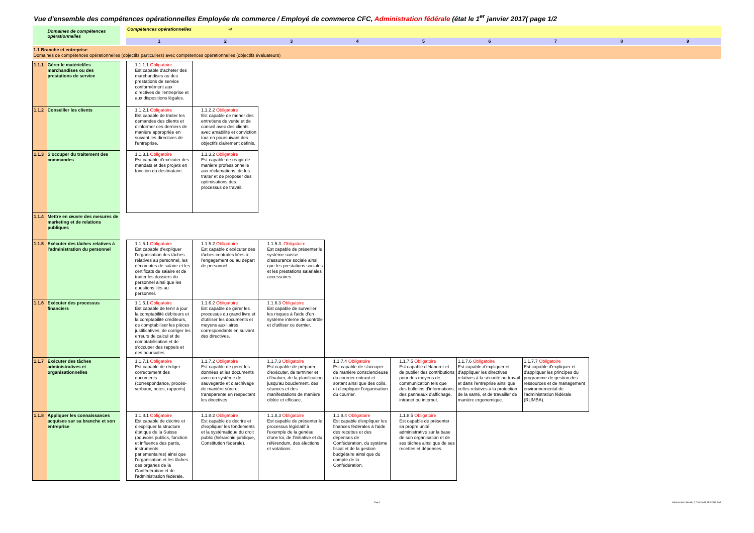Vue d'ensemble des compétences opérationnelles Employée de commerce / Employé de commerce CFC, Administration fédérale (état le 1<sup>er</sup> janvier 2017( page 1/2
| Domaines de compétences opérationnelles | | | Compétences opérationnelles ⇨ | | | | | | | | |
| | | | 1 | 2 | 3 | 4 | 5 | 6 | 7 | 8 | 9 |
| 1.1 Branche et entreprise Domaines de compétences opérationnelles (objectifs particuliers) avec compétences opérationnelles (objectifs évaluateurs) | | | | | | | | | | | |
| 1.1.1 | Gérer le matériel/les marchandises ou des prestations de service | | 1.1.1.1 Obligatoire Est capable d'acheter des marchandises ou des prestations de service conformément aux directives de l'entreprise et aux dispositions légales. | | | | | | | | |
| 1.1.2 | Conseiller les clients | | 1.1.2.1 Obligatoire Est capable de traiter les demandes des clients et d'informer ces derniers de manière appropriée en suivant les directives de l'entreprise. | 1.1.2.2 Obligatoire Est capable de mener des entretiens de vente et de conseil avec des clients avec amabilité et conviction tout en poursuivant des objectifs clairement définis. | | | | | | | |
| 1.1.3 | S'occuper du traitement des commandes | | 1.1.3.1 Obligatoire Est capable d'exécuter des mandats et des projets en fonction du destinataire. | 1.1.3.2 Obligatoire Est capable de réagir de manière professionnelle aux réclamations, de les traiter et de proposer des optimisations des processus de travail. | | | | | | | |
| 1.1.4 | Mettre en œuvre des mesures de marketing et de relations publiques | | | | | | | | | | |
| 1.1.5 | Exécuter des tâches relatives à l'administration du personnel | | 1.1.5.1 Obligatoire Est capable d'expliquer l'organisation des tâches relatives au personnel, les décomptes de salaire et les certificats de salaire et de traiter les dossiers du personnel ainsi que les questions liés au personnel. | 1.1.5.2 Obligatoire Est capable d'exécuter des tâches centrales liées à l'engagement ou au départ de personnel. | 1.1.5.3. Obligatoire Est capable de présenter le système suisse d'assurance sociale ainsi que les prestations sociales et les prestations salariales accessoires. | | | | | | |
| 1.1.6 | Exécuter des processus financiers | | 1.1.6.1 Obligatoire Est capable de tenir à jour la comptabilité débiteurs et la comptabilité créditeurs, de comptabiliser les pièces justificatives, de corriger les erreurs de calcul et de comptabilisation et de s'occuper des rappels et des poursuites. | 1.1.6.2 Obligatoire Est capable de gérer les processus du grand livre et d'utiliser les documents et moyens auxiliaires correspondants en suivant des directives. | 1.1.6.3 Obligatoire Est capable de surveiller les risques à l'aide d'un système interne de contrôle et d'utiliser ce dernier. | | | | | | |
| 1.1.7 | Exécuter des tâches administratives et organisationnelles | | 1.1.7.1 Obligatoire Est capable de rédiger correctement des documents (correspondance, procès-verbaux, notes, rapports). | 1.1.7.2 Obligatoire Est capable de gérer les données et les documents avec un système de sauvegarde et d'archivage de manière sûre et transparente en respectant les directives. | 1.1.7.3 Obligatoire Est capable de préparer, d'exécuter, de terminer et d'évaluer, de la planification jusqu'au bouclement, des séances et des manifestations de manière ciblée et efficace. | 1.1.7.4 Obligatoire Est capable de s'occuper de manière consciencieuse du courrier entrant et sortant ainsi que des colis, et d'expliquer l'organisation du courrier. | 1.1.7.5 Obligatoire Est capable d'élaborer et de publier des contributions pour des moyens de communication tels que des bulletins d'informations, des panneaux d'affichage, intranet ou internet. | 1.1.7.6 Obligatoire Est capable d'expliquer et d'appliquer les directives relatives à la sécurité au travail et dans l'entreprise ainsi que celles relatives à la protection de la santé, et de travailler de manière ergonomique. | 1.1.7.7 Obligatoire Est capable d'expliquer et d'appliquer les principes du programme de gestion des ressources et de management environnemental de l'administration fédérale (RUMBA). | | |
| 1.1.8 | Appliquer les connaissances acquises sur sa branche et son entreprise | | 1.1.8.1 Obligatoire Est capable de décrire et d'expliquer la structure étatique de la Suisse (pouvoirs publics, fonction et influence des partis, instruments parlementaires) ainsi que l'organisation et les tâches des organes de la Confédération et de l'administration fédérale. | 1.1.8.2 Obligatoire Est capable de décrire et d'expliquer les fondements et la systématique du droit public (hiérarchie juridique, Constitution fédérale). | 1.1.8.3 Obligatoire Est capable de présenter le processus législatif à l'exemple de la genèse d'une loi, de l'initiative et du référendum, des élections et votations. | 1.1.8.4 Obligatoire Est capable d'expliquer les finances fédérales à l'aide des recettes et des dépenses de Confédération, du système fiscal et de la gestion budgétaire ainsi que du compte de la Confédération. | 1.1.8.5 Obligatoire Est capable de présenter sa propre unité administrative sur la base de son organisation et de ses tâches ainsi que de ses recettes et dépenses. | | | | |
Page 1 Administration fédérale_f_Profil.Qualif_12122016_final